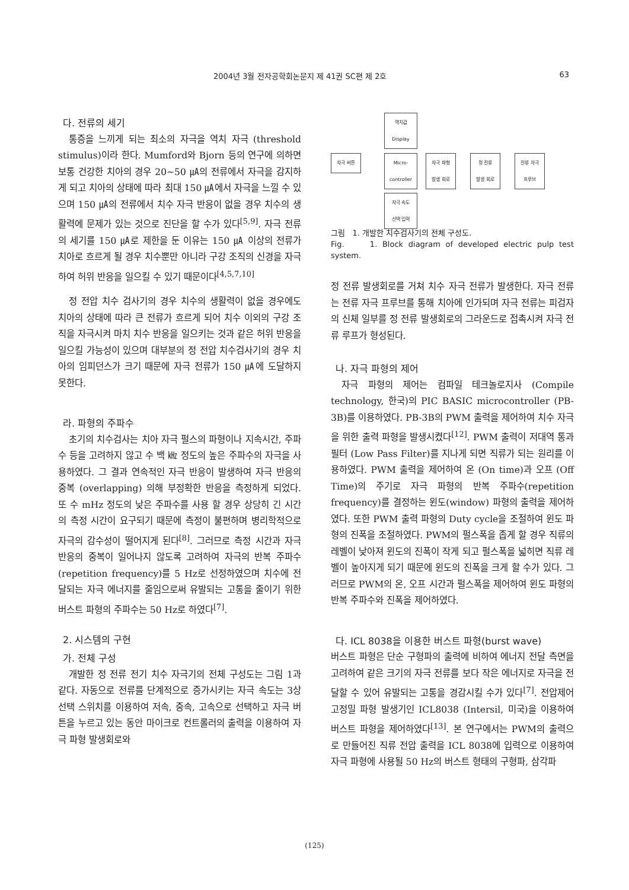2004년 3월 전자공학회논문지 제 41권 SC편 제 2호 63
다. 전류의 세기
통증을 느끼게 되는 최소의 자극을 역치 자극 (threshold stimulus)이라 한다. Mumford와 Bjorn 등의 연구에 의하면 보통 건강한 치아의 경우 20~50 ㎂의 전류에서 자극을 감지하게 되고 치아의 상태에 따라 최대 150 ㎂에서 자극을 느낄 수 있으며 150 ㎂의 전류에서 치수 자극 반응이 없을 경우 치수의 생활력에 문제가 있는 것으로 진단을 할 수가 있다<sup>[5,9]</sup>. 자극 전류의 세기를 150 ㎂로 제한을 둔 이유는 150 ㎂ 이상의 전류가 치아로 흐르게 될 경우 치수뿐만 아니라 구강 조직의 신경을 자극하여 허위 반응을 일으킬 수 있기 때문이다<sup>[4,5,7,10]</sup>
정 전압 치수 검사기의 경우 치수의 생활력이 없을 경우에도 치아의 상태에 따라 큰 전류가 흐르게 되어 치수 이외의 구강 조직을 자극시켜 마치 치수 반응을 일으키는 것과 같은 허위 반응을 일으킬 가능성이 있으며 대부분의 정 전압 치수검사기의 경우 치아의 임피던스가 크기 때문에 자극 전류가 150 ㎂에 도달하지 못한다.
라. 파형의 주파수
초기의 치수검사는 치아 자극 펄스의 파형이나 지속시간, 주파수 등을 고려하지 않고 수 백 ㎑ 정도의 높은 주파수의 자극을 사용하였다. 그 결과 연속적인 자극 반응이 발생하여 자극 반응의 중복 (overlapping) 의해 부정확한 반응을 측정하게 되었다. 또 수 mHz 정도의 낮은 주파수를 사용 할 경우 상당히 긴 시간의 측정 시간이 요구되기 때문에 측정이 불편하며 병리학적으로 자극의 감수성이 떨어지게 된다<sup>[8]</sup>. 그러므로 측정 시간과 자극 반응의 중복이 일어나지 않도록 고려하여 자극의 반복 주파수 (repetition frequency)를 5 Hz로 선정하였으며 치수에 전달되는 자극 에너지를 줄임으로써 유발되는 고통을 줄이기 위한 버스트 파형의 주파수는 50 Hz로 하였다<sup>[7]</sup>.
2. 시스템의 구현
가. 전체 구성
개발한 정 전류 전기 치수 자극기의 전체 구성도는 그림 1과 같다. 자동으로 전류를 단계적으로 증가시키는 자극 속도는 3상 선택 스위치를 이용하여 저속, 중속, 고속으로 선택하고 자극 버튼을 누르고 있는 동안 마이크로 컨트롤러의 출력을 이용하여 자극 파형 발생회로와
역치값
Display
자극 버튼
Micro-
controller
자극 파형
발생 회로
정 전류
발생 회로
전류 자극
프루브
자극 속도
선택 입력
그림 1. 개발한 치수검사기의 전체 구성도.
Fig. 1. Block diagram of developed electric pulp test system.
정 전류 발생회로를 거쳐 치수 자극 전류가 발생한다. 자극 전류는 전류 자극 프루브를 통해 치아에 인가되며 자극 전류는 피검자의 신체 일부를 정 전류 발생회로의 그라운드로 접촉시켜 자극 전류 루프가 형성된다.
나. 자극 파형의 제어
자극 파형의 제어는 컴파일 테크놀로지사 (Compile technology, 한국)의 PIC BASIC microcontroller (PB-3B)를 이용하였다. PB-3B의 PWM 출력을 제어하여 치수 자극을 위한 출력 파형을 발생시켰다<sup>[12]</sup>. PWM 출력이 저대역 통과 필터 (Low Pass Filter)를 지나게 되면 직류가 되는 원리를 이용하였다. PWM 출력을 제어하여 온 (On time)과 오프 (Off Time)의 주기로 자극 파형의 반복 주파수(repetition frequency)를 결정하는 윈도(window) 파형의 출력을 제어하였다. 또한 PWM 출력 파형의 Duty cycle을 조절하여 윈도 파형의 진폭을 조절하였다. PWM의 펄스폭을 좁게 할 경우 직류의 레벨이 낮아져 윈도의 진폭이 작게 되고 펄스폭을 넓히면 직류 레벨이 높아지게 되기 때문에 윈도의 진폭을 크게 할 수가 있다. 그러므로 PWM의 온, 오프 시간과 펄스폭을 제어하여 윈도 파형의 반복 주파수와 진폭을 제어하였다.
다. ICL 8038을 이용한 버스트 파형(burst wave)
버스트 파형은 단순 구형파의 출력에 비하여 에너지 전달 측면을 고려하여 같은 크기의 자극 전류를 보다 작은 에너지로 자극을 전달할 수 있어 유발되는 고통을 경감시킬 수가 있다<sup>[7]</sup>. 전압제어 고정밀 파형 발생기인 ICL8038 (Intersil, 미국)을 이용하여 버스트 파형을 제어하였다<sup>[13]</sup>. 본 연구에서는 PWM의 출력으로 만들어진 직류 전압 출력을 ICL 8038에 입력으로 이용하여 자극 파형에 사용될 50 Hz의 버스트 형태의 구형파, 삼각파
(125)